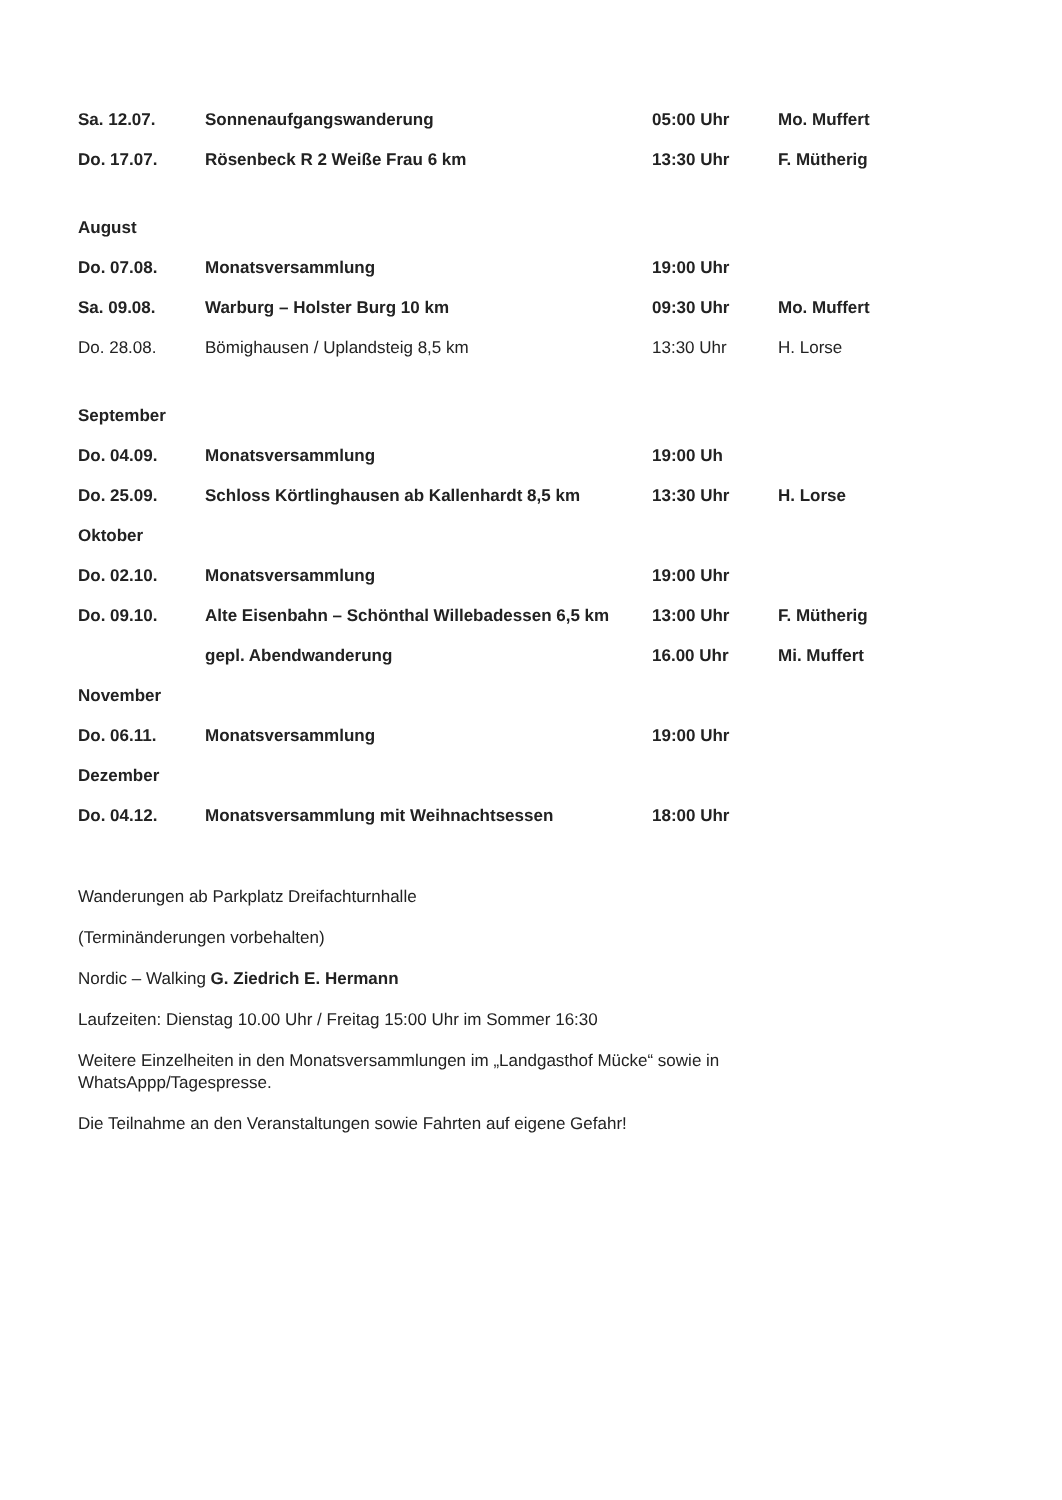| Sa. 12.07. | Sonnenaufgangswanderung | 05:00 Uhr | Mo. Muffert |
| Do. 17.07. | Rösenbeck R 2 Weiße Frau 6 km | 13:30 Uhr | F. Mütherig |
| August | | | |
| Do. 07.08. | Monatsversammlung | 19:00 Uhr | |
| Sa. 09.08. | Warburg – Holster Burg 10 km | 09:30 Uhr | Mo. Muffert |
| Do. 28.08. | Bömighausen / Uplandsteig 8,5 km | 13:30 Uhr | H. Lorse |
| September | | | |
| Do. 04.09. | Monatsversammlung | 19:00 Uh | |
| Do. 25.09. | Schloss Körtlinghausen ab Kallenhardt 8,5 km | 13:30 Uhr | H. Lorse |
| Oktober | | | |
| Do. 02.10. | Monatsversammlung | 19:00 Uhr | |
| Do. 09.10. | Alte Eisenbahn – Schönthal Willebadessen 6,5 km | 13:00 Uhr | F. Mütherig |
| | gepl. Abendwanderung | 16.00 Uhr | Mi. Muffert |
| November | | | |
| Do. 06.11. | Monatsversammlung | 19:00 Uhr | |
| Dezember | | | |
| Do. 04.12. | Monatsversammlung mit Weihnachtsessen | 18:00 Uhr | |
Wanderungen ab Parkplatz Dreifachturnhalle
(Terminänderungen vorbehalten)
Nordic – Walking G. Ziedrich E. Hermann
Laufzeiten: Dienstag 10.00 Uhr / Freitag 15:00 Uhr im Sommer 16:30
Weitere Einzelheiten in den Monatsversammlungen im „Landgasthof Mücke“ sowie in
WhatsAppp/Tagespresse.
Die Teilnahme an den Veranstaltungen sowie Fahrten auf eigene Gefahr!